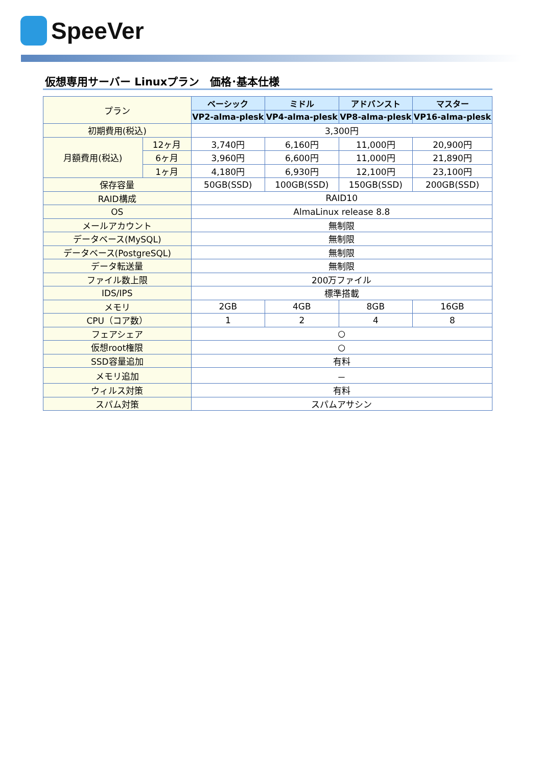SpeeVer
仮想専用サーバー Linuxプラン　価格･基本仕様
| プラン | | ベーシック | ミドル | アドバンスト | マスター |
| --- | --- | --- | --- | --- | --- |
| | | VP2-alma-plesk | VP4-alma-plesk | VP8-alma-plesk | VP16-alma-plesk |
| 初期費用(税込) | | 3,300円 | | | |
| 月額費用(税込) | 12ヶ月 | 3,740円 | 6,160円 | 11,000円 | 20,900円 |
| | 6ヶ月 | 3,960円 | 6,600円 | 11,000円 | 21,890円 |
| | 1ヶ月 | 4,180円 | 6,930円 | 12,100円 | 23,100円 |
| 保存容量 | | 50GB(SSD) | 100GB(SSD) | 150GB(SSD) | 200GB(SSD) |
| RAID構成 | | RAID10 | | | |
| OS | | AlmaLinux release 8.8 | | | |
| メールアカウント | | 無制限 | | | |
| データベース(MySQL) | | 無制限 | | | |
| データベース(PostgreSQL) | | 無制限 | | | |
| データ転送量 | | 無制限 | | | |
| ファイル数上限 | | 200万ファイル | | | |
| IDS/IPS | | 標準搭載 | | | |
| メモリ | | 2GB | 4GB | 8GB | 16GB |
| CPU（コア数） | | 1 | 2 | 4 | 8 |
| フェアシェア | | ○ | | | |
| 仮想root権限 | | ○ | | | |
| SSD容量追加 | | 有料 | | | |
| メモリ追加 | | － | | | |
| ウィルス対策 | | 有料 | | | |
| スパム対策 | | スパムアサシン | | | |